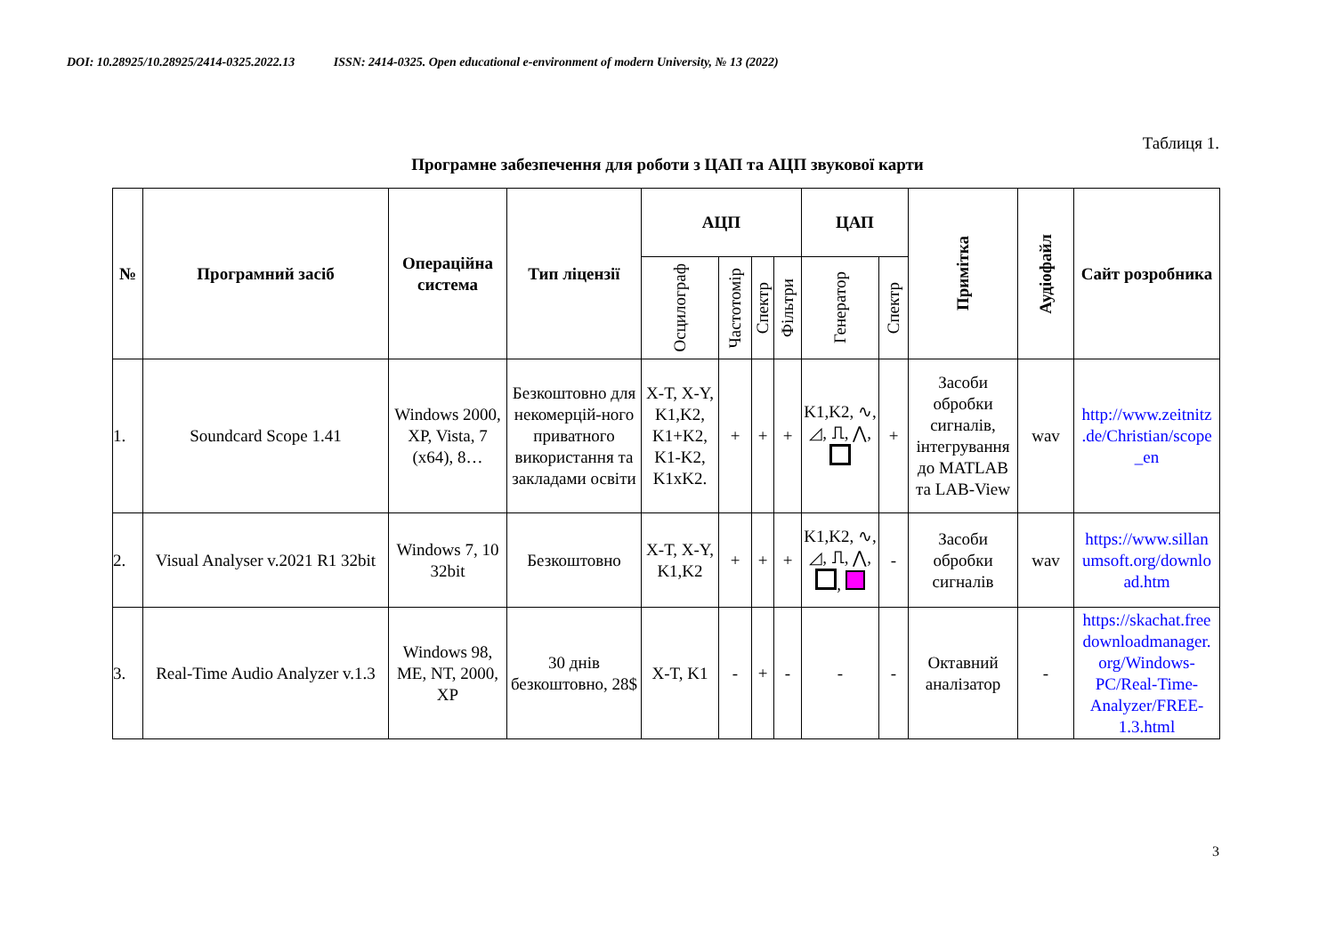DOI: 10.28925/10.28925/2414-0325.2022.13 ISSN: 2414-0325. Open educational e-environment of modern University, № 13 (2022)
Таблиця 1.
Програмне забезпечення для роботи з ЦАП та АЦП звукової карти
| № | Програмний засіб | Операційна система | Тип ліцензії | АЦП | | | | ЦАП | | Примітка | Аудіофайл | Сайт розробника |
| --- | --- | --- | --- | --- | --- | --- | --- | --- | --- | --- | --- | --- |
| | | | | Осцилограф | Частотомір | Спектр | Фільтри | Генератор | Спектр | | | |
| 1. | Soundcard Scope 1.41 | Windows 2000, XP, Vista, 7 (x64), 8… | Безкоштовно для некомерцій-ного приватного використання та закладами освіти | X-T, X-Y, K1,K2, K1+K2, K1-K2, K1xK2. | + | + | + | K1,K2, ∿, ◿, ⎍, ⋀, | + | Засоби обробки сигналів, інтегрування до MATLAB та LAB-View | wav | http://www.zeitnitz .de/Christian/scope _en |
| 2. | Visual Analyser v.2021 R1 32bit | Windows 7, 10 32bit | Безкоштовно | X-T, X-Y, K1,K2 | + | + | + | K1,K2, ∿, ◿, ⎍, ⋀, , | - | Засоби обробки сигналів | wav | https://www.sillan umsoft.org/downlo ad.htm |
| 3. | Real-Time Audio Analyzer v.1.3 | Windows 98, ME, NT, 2000, XP | 30 днів безкоштовно, 28$ | X-T, K1 | - | + | - | - | - | Октавний аналізатор | - | https://skachat.free downloadmanager. org/Windows-PC/Real-Time-Analyzer/FREE-1.3.html |
3